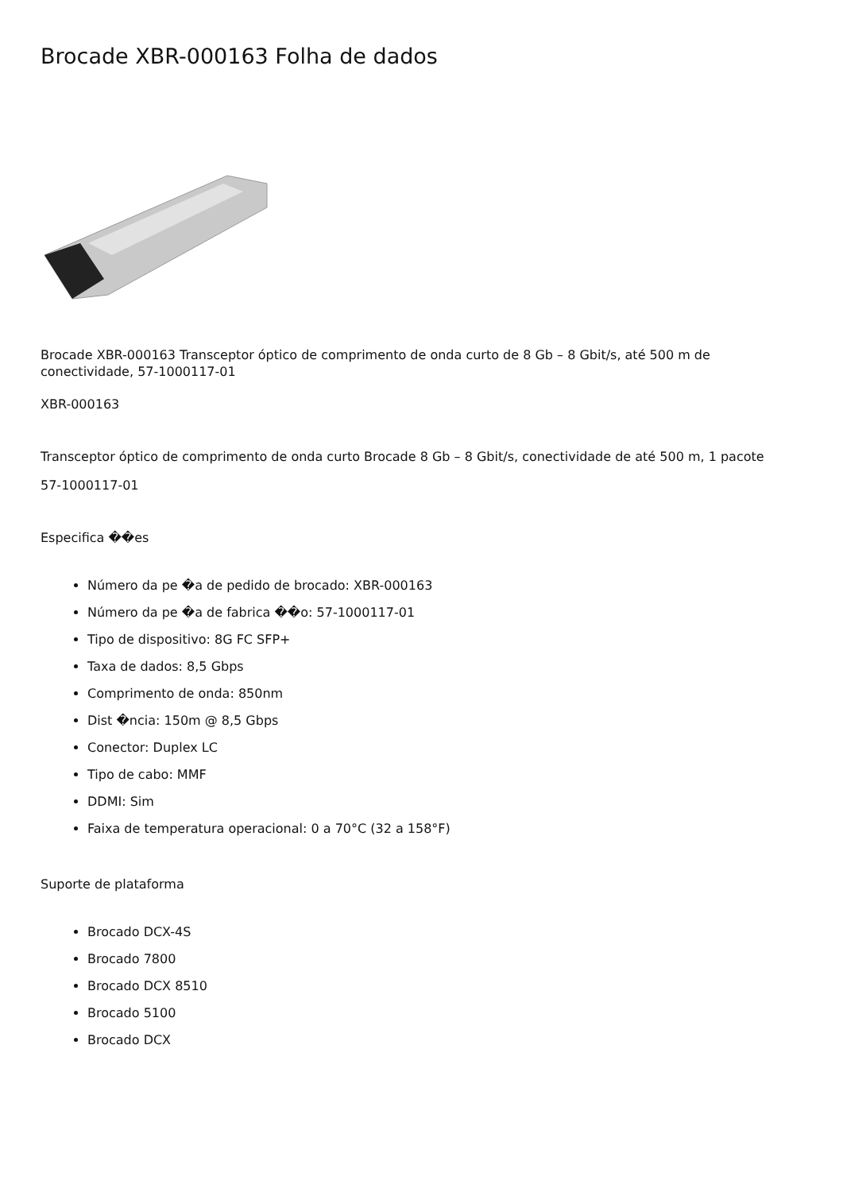Brocade XBR-000163 Folha de dados
Brocade XBR-000163 Transceptor óptico de comprimento de onda curto de 8 Gb – 8 Gbit/s, até 500 m de conectividade, 57-1000117-01
XBR-000163
Transceptor óptico de comprimento de onda curto Brocade 8 Gb – 8 Gbit/s, conectividade de até 500 m, 1 pacote
57-1000117-01
Especifica ��es
Número da pe �a de pedido de brocado: XBR-000163
Número da pe �a de fabrica ��o: 57-1000117-01
Tipo de dispositivo: 8G FC SFP+
Taxa de dados: 8,5 Gbps
Comprimento de onda: 850nm
Dist �ncia: 150m @ 8,5 Gbps
Conector: Duplex LC
Tipo de cabo: MMF
DDMI: Sim
Faixa de temperatura operacional: 0 a 70°C (32 a 158°F)
Suporte de plataforma
Brocado DCX-4S
Brocado 7800
Brocado DCX 8510
Brocado 5100
Brocado DCX